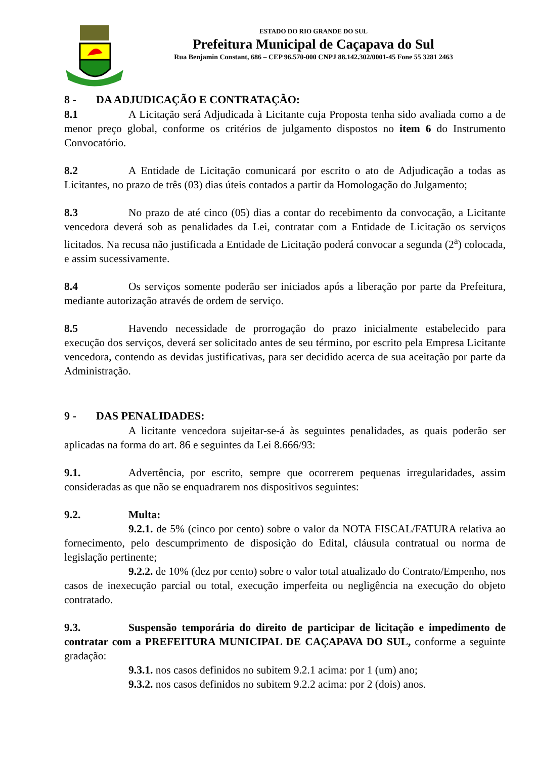ESTADO DO RIO GRANDE DO SUL
Prefeitura Municipal de Caçapava do Sul
Rua Benjamin Constant, 686 – CEP 96.570-000 CNPJ 88.142.302/0001-45 Fone 55 3281 2463
8 - DA ADJUDICAÇÃO E CONTRATAÇÃO:
8.1 A Licitação será Adjudicada à Licitante cuja Proposta tenha sido avaliada como a de menor preço global, conforme os critérios de julgamento dispostos no item 6 do Instrumento Convocatório.
8.2 A Entidade de Licitação comunicará por escrito o ato de Adjudicação a todas as Licitantes, no prazo de três (03) dias úteis contados a partir da Homologação do Julgamento;
8.3 No prazo de até cinco (05) dias a contar do recebimento da convocação, a Licitante vencedora deverá sob as penalidades da Lei, contratar com a Entidade de Licitação os serviços licitados. Na recusa não justificada a Entidade de Licitação poderá convocar a segunda (2<sup>a</sup>) colocada, e assim sucessivamente.
8.4 Os serviços somente poderão ser iniciados após a liberação por parte da Prefeitura, mediante autorização através de ordem de serviço.
8.5 Havendo necessidade de prorrogação do prazo inicialmente estabelecido para execução dos serviços, deverá ser solicitado antes de seu término, por escrito pela Empresa Licitante vencedora, contendo as devidas justificativas, para ser decidido acerca de sua aceitação por parte da Administração.
9 - DAS PENALIDADES:
A licitante vencedora sujeitar-se-á às seguintes penalidades, as quais poderão ser aplicadas na forma do art. 86 e seguintes da Lei 8.666/93:
9.1. Advertência, por escrito, sempre que ocorrerem pequenas irregularidades, assim consideradas as que não se enquadrarem nos dispositivos seguintes:
9.2. Multa:
9.2.1. de 5% (cinco por cento) sobre o valor da NOTA FISCAL/FATURA relativa ao fornecimento, pelo descumprimento de disposição do Edital, cláusula contratual ou norma de legislação pertinente;
9.2.2. de 10% (dez por cento) sobre o valor total atualizado do Contrato/Empenho, nos casos de inexecução parcial ou total, execução imperfeita ou negligência na execução do objeto contratado.
9.3. Suspensão temporária do direito de participar de licitação e impedimento de contratar com a PREFEITURA MUNICIPAL DE CAÇAPAVA DO SUL, conforme a seguinte gradação:
9.3.1. nos casos definidos no subitem 9.2.1 acima: por 1 (um) ano;
9.3.2. nos casos definidos no subitem 9.2.2 acima: por 2 (dois) anos.